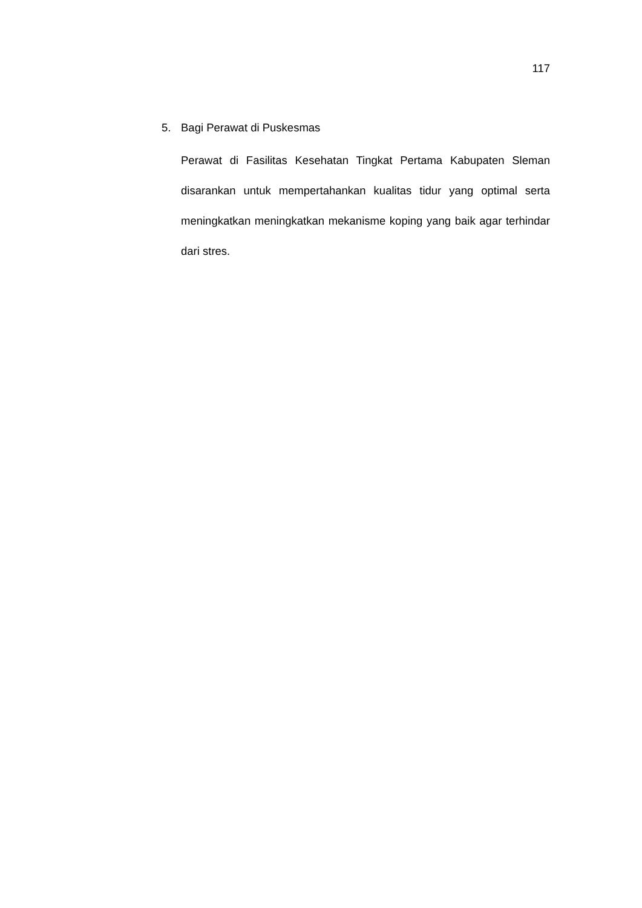117
5. Bagi Perawat di Puskesmas
Perawat di Fasilitas Kesehatan Tingkat Pertama Kabupaten Sleman disarankan untuk mempertahankan kualitas tidur yang optimal serta meningkatkan meningkatkan mekanisme koping yang baik agar terhindar dari stres.